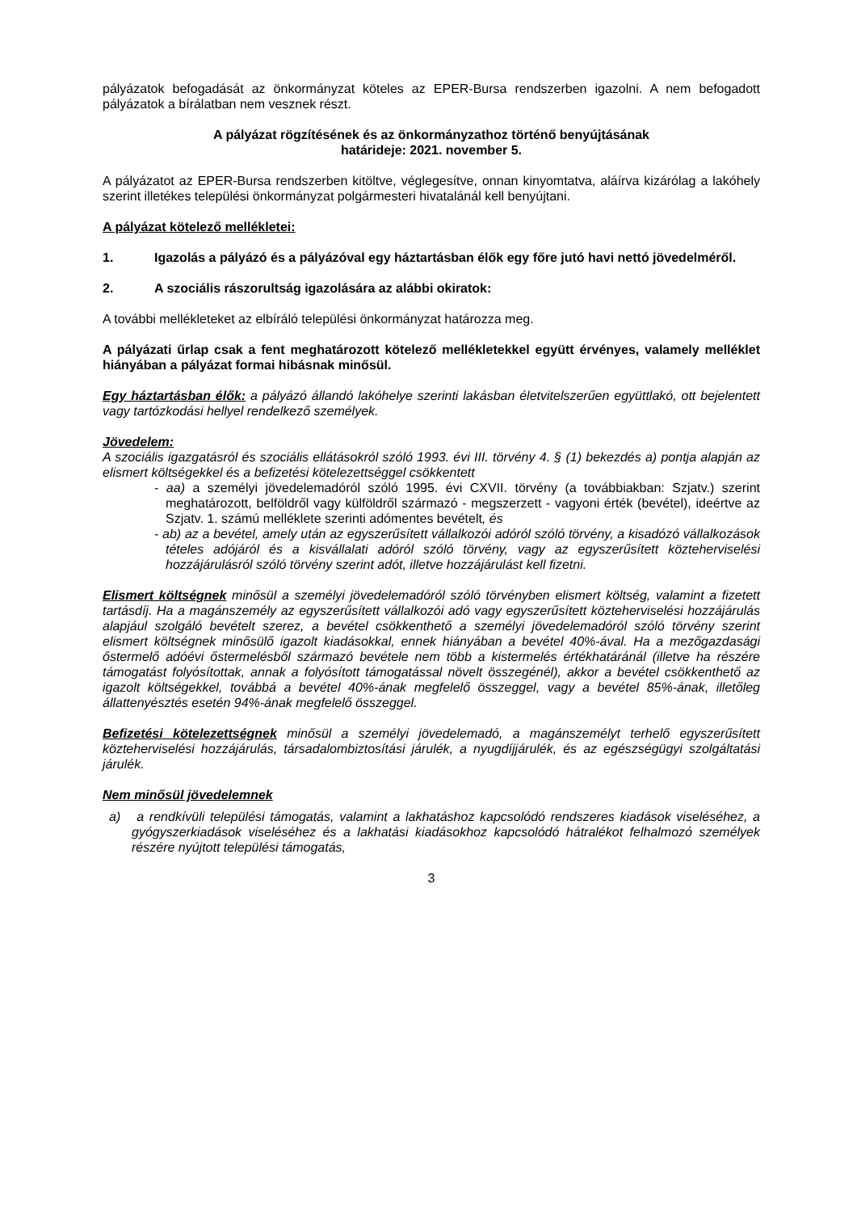pályázatok befogadását az önkormányzat köteles az EPER-Bursa rendszerben igazolni. A nem befogadott pályázatok a bírálatban nem vesznek részt.
A pályázat rögzítésének és az önkormányzathoz történő benyújtásának
határideje: 2021. november 5.
A pályázatot az EPER-Bursa rendszerben kitöltve, véglegesítve, onnan kinyomtatva, aláírva kizárólag a lakóhely szerint illetékes települési önkormányzat polgármesteri hivatalánál kell benyújtani.
A pályázat kötelező mellékletei:
1. Igazolás a pályázó és a pályázóval egy háztartásban élők egy főre jutó havi nettó jövedelméről.
2. A szociális rászorultság igazolására az alábbi okiratok:
A további mellékleteket az elbíráló települési önkormányzat határozza meg.
A pályázati űrlap csak a fent meghatározott kötelező mellékletekkel együtt érvényes, valamely melléklet hiányában a pályázat formai hibásnak minősül.
Egy háztartásban élők: a pályázó állandó lakóhelye szerinti lakásban életvitelszerűen együttlakó, ott bejelentett vagy tartózkodási hellyel rendelkező személyek.
Jövedelem:
A szociális igazgatásról és szociális ellátásokról szóló 1993. évi III. törvény 4. § (1) bekezdés a) pontja alapján az elismert költségekkel és a befizetési kötelezettséggel csökkentett
- aa) a személyi jövedelemadóról szóló 1995. évi CXVII. törvény (a továbbiakban: Szjatv.) szerint meghatározott, belföldről vagy külföldről származó - megszerzett - vagyoni érték (bevétel), ideértve az Szjatv. 1. számú melléklete szerinti adómentes bevételt, és
- ab) az a bevétel, amely után az egyszerűsített vállalkozói adóról szóló törvény, a kisadózó vállalkozások tételes adójáról és a kisvállalati adóról szóló törvény, vagy az egyszerűsített közteherviselési hozzájárulásról szóló törvény szerint adót, illetve hozzájárulást kell fizetni.
Elismert költségnek minősül a személyi jövedelemadóról szóló törvényben elismert költség, valamint a fizetett tartásdíj. Ha a magánszemély az egyszerűsített vállalkozói adó vagy egyszerűsített közteherviselési hozzájárulás alapjául szolgáló bevételt szerez, a bevétel csökkenthető a személyi jövedelemadóról szóló törvény szerint elismert költségnek minősülő igazolt kiadásokkal, ennek hiányában a bevétel 40%-ával. Ha a mezőgazdasági őstermelő adóévi őstermelésből származó bevétele nem több a kistermelés értékhatáránál (illetve ha részére támogatást folyósítottak, annak a folyósított támogatással növelt összegénél), akkor a bevétel csökkenthető az igazolt költségekkel, továbbá a bevétel 40%-ának megfelelő összeggel, vagy a bevétel 85%-ának, illetőleg állattenyésztés esetén 94%-ának megfelelő összeggel.
Befizetési kötelezettségnek minősül a személyi jövedelemadó, a magánszemélyt terhelő egyszerűsített közteherviselési hozzájárulás, társadalombiztosítási járulék, a nyugdíjjárulék, és az egészségügyi szolgáltatási járulék.
Nem minősül jövedelemnek
a) a rendkívüli települési támogatás, valamint a lakhatáshoz kapcsolódó rendszeres kiadások viseléséhez, a gyógyszerkiadások viseléséhez és a lakhatási kiadásokhoz kapcsolódó hátralékot felhalmozó személyek részére nyújtott települési támogatás,
3